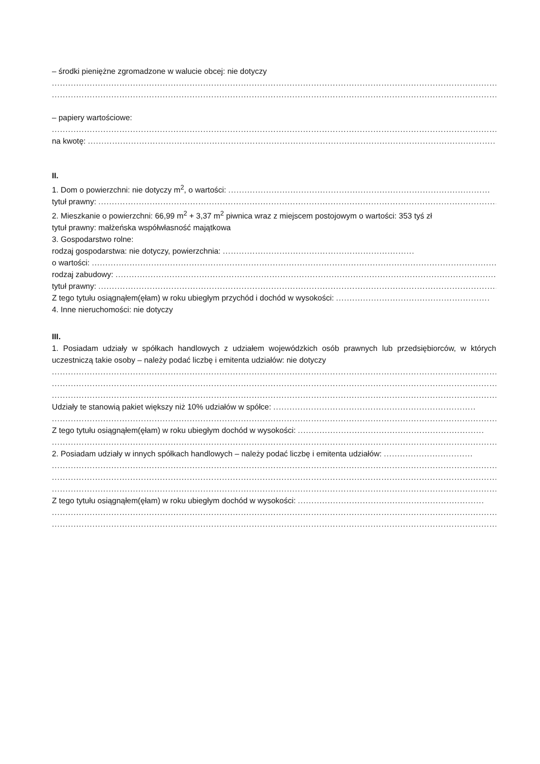– środki pieniężne zgromadzone w walucie obcej: nie dotyczy
..........................................................................................................................................................................................
..........................................................................................................................................................................................
– papiery wartościowe:
..........................................................................................................................................................................................
na kwotę: ..........................................................................................................................................................
II.
1. Dom o powierzchni: nie dotyczy m<sup>2</sup>, o wartości: .................................................................................................
tytuł prawny: .....................................................................................................................................................
2. Mieszkanie o powierzchni: 66,99 m<sup>2</sup> + 3,37 m<sup>2</sup> piwnica wraz z miejscem postojowym o wartości: 353 tyś zł
tytuł prawny: małżeńska współwłasność majątkowa
3. Gospodarstwo rolne:
rodzaj gospodarstwa: nie dotyczy, powierzchnia: .......................................................................
o wartości: ........................................................................................................................................................
rodzaj zabudowy: ..................................................................................................................................................
tytuł prawny: .....................................................................................................................................................
Z tego tytułu osiągnąłem(ęłam) w roku ubiegłym przychód i dochód w wysokości: .........................................................
4. Inne nieruchomości: nie dotyczy
III.
1. Posiadam udziały w spółkach handlowych z udziałem wojewódzkich osób prawnych lub przedsiębiorców, w których uczestniczą takie osoby – należy podać liczbę i emitenta udziałów: nie dotyczy
..........................................................................................................................................................................................
..........................................................................................................................................................................................
..........................................................................................................................................................................................
Udziały te stanowią pakiet większy niż 10% udziałów w spółce: ...........................................................................
..........................................................................................................................................................................................
Z tego tytułu osiągnąłem(ęłam) w roku ubiegłym dochód w wysokości: .....................................................................
..........................................................................................................................................................................................
2. Posiadam udziały w innych spółkach handlowych – należy podać liczbę i emitenta udziałów: .................................
..........................................................................................................................................................................................
..........................................................................................................................................................................................
..........................................................................................................................................................................................
Z tego tytułu osiągnąłem(ęłam) w roku ubiegłym dochód w wysokości: .....................................................................
..........................................................................................................................................................................................
..........................................................................................................................................................................................